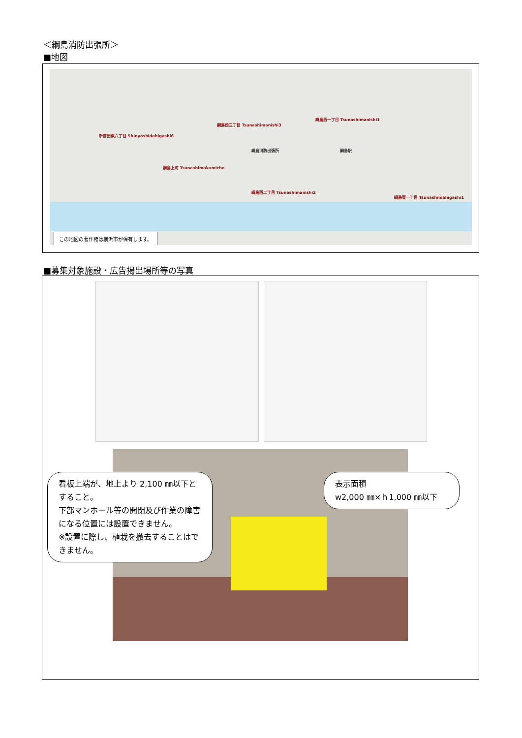＜綱島消防出張所＞
■地図
綱島西三丁目 Tsunashimanishi3
綱島西一丁目 Tsunashimanishi1
新吉田東六丁目 Shinyoshidahigashi6
綱島上町 Tsunashimakamicho
綱島消防出張所 綱島駅
綱島西二丁目 Tsunashimanishi2
綱島東一丁目 Tsunashimahigashi1
この地図の著作権は横浜市が保有します。
■募集対象施設・広告掲出場所等の写真
看板上端が、地上より 2,100 ㎜以下とすること。
下部マンホール等の開閉及び作業の障害になる位置には設置できません。
※設置に際し、植栽を撤去することはできません。
表示面積
w2,000 ㎜×ｈ1,000 ㎜以下